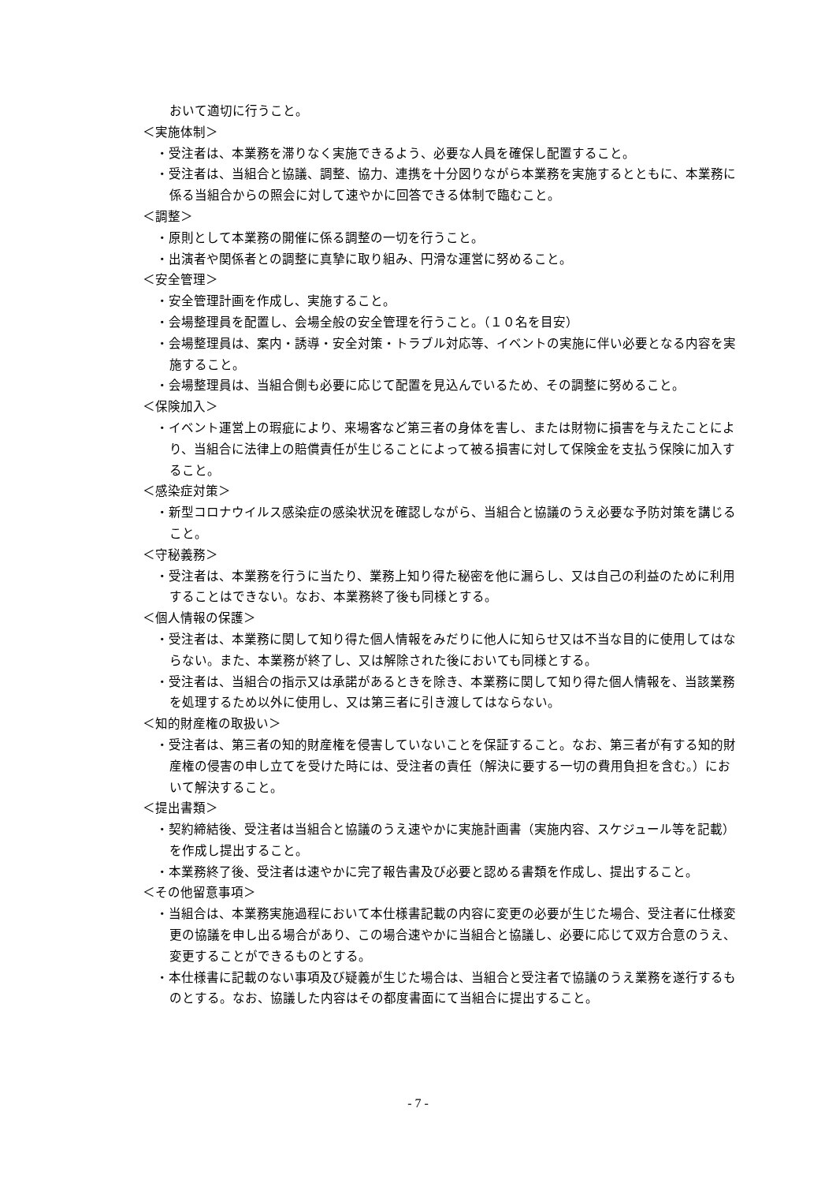おいて適切に行うこと。
＜実施体制＞
・受注者は、本業務を滞りなく実施できるよう、必要な人員を確保し配置すること。
・受注者は、当組合と協議、調整、協力、連携を十分図りながら本業務を実施するとともに、本業務に係る当組合からの照会に対して速やかに回答できる体制で臨むこと。
＜調整＞
・原則として本業務の開催に係る調整の一切を行うこと。
・出演者や関係者との調整に真摯に取り組み、円滑な運営に努めること。
＜安全管理＞
・安全管理計画を作成し、実施すること。
・会場整理員を配置し、会場全般の安全管理を行うこと。（１０名を目安）
・会場整理員は、案内・誘導・安全対策・トラブル対応等、イベントの実施に伴い必要となる内容を実施すること。
・会場整理員は、当組合側も必要に応じて配置を見込んでいるため、その調整に努めること。
＜保険加入＞
・イベント運営上の瑕疵により、来場客など第三者の身体を害し、または財物に損害を与えたことにより、当組合に法律上の賠償責任が生じることによって被る損害に対して保険金を支払う保険に加入すること。
＜感染症対策＞
・新型コロナウイルス感染症の感染状況を確認しながら、当組合と協議のうえ必要な予防対策を講じること。
＜守秘義務＞
・受注者は、本業務を行うに当たり、業務上知り得た秘密を他に漏らし、又は自己の利益のために利用することはできない。なお、本業務終了後も同様とする。
＜個人情報の保護＞
・受注者は、本業務に関して知り得た個人情報をみだりに他人に知らせ又は不当な目的に使用してはならない。また、本業務が終了し、又は解除された後においても同様とする。
・受注者は、当組合の指示又は承諾があるときを除き、本業務に関して知り得た個人情報を、当該業務を処理するため以外に使用し、又は第三者に引き渡してはならない。
＜知的財産権の取扱い＞
・受注者は、第三者の知的財産権を侵害していないことを保証すること。なお、第三者が有する知的財産権の侵害の申し立てを受けた時には、受注者の責任（解決に要する一切の費用負担を含む。）において解決すること。
＜提出書類＞
・契約締結後、受注者は当組合と協議のうえ速やかに実施計画書（実施内容、スケジュール等を記載）を作成し提出すること。
・本業務終了後、受注者は速やかに完了報告書及び必要と認める書類を作成し、提出すること。
＜その他留意事項＞
・当組合は、本業務実施過程において本仕様書記載の内容に変更の必要が生じた場合、受注者に仕様変更の協議を申し出る場合があり、この場合速やかに当組合と協議し、必要に応じて双方合意のうえ、変更することができるものとする。
・本仕様書に記載のない事項及び疑義が生じた場合は、当組合と受注者で協議のうえ業務を遂行するものとする。なお、協議した内容はその都度書面にて当組合に提出すること。
- 7 -